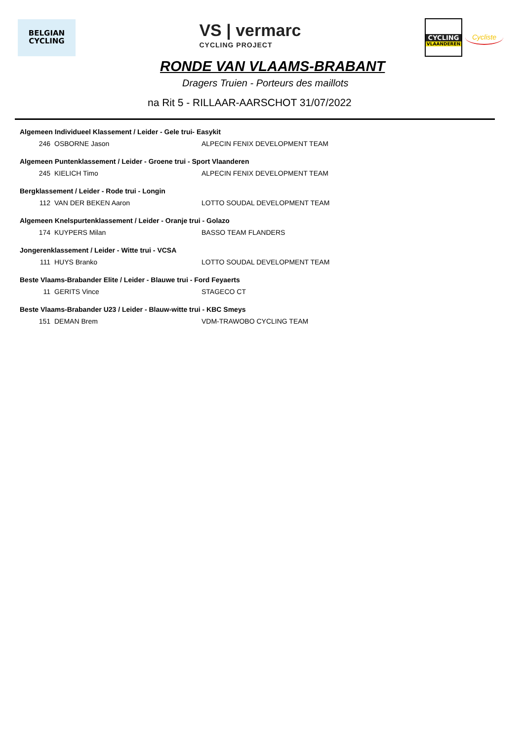BELGIAN
CYCLING
VS | vermarc
CYCLING PROJECT
CYCLING
VLAANDEREN
Cycliste
RONDE VAN VLAAMS-BRABANT
Dragers Truien - Porteurs des maillots
na Rit 5 - RILLAAR-AARSCHOT 31/07/2022
| Algemeen Individueel Klassement / Leider - Gele trui- Easykit | | |
| --- | --- | --- |
| 246 | OSBORNE Jason | ALPECIN FENIX DEVELOPMENT TEAM |
| Algemeen Puntenklassement / Leider - Groene trui - Sport Vlaanderen | | |
| 245 | KIELICH Timo | ALPECIN FENIX DEVELOPMENT TEAM |
| Bergklassement / Leider - Rode trui - Longin | | |
| 112 | VAN DER BEKEN Aaron | LOTTO SOUDAL DEVELOPMENT TEAM |
| Algemeen Knelspurtenklassement / Leider - Oranje trui - Golazo | | |
| 174 | KUYPERS Milan | BASSO TEAM FLANDERS |
| Jongerenklassement / Leider - Witte trui - VCSA | | |
| 111 | HUYS Branko | LOTTO SOUDAL DEVELOPMENT TEAM |
| Beste Vlaams-Brabander Elite / Leider - Blauwe trui - Ford Feyaerts | | |
| 11 | GERITS Vince | STAGECO CT |
| Beste Vlaams-Brabander U23 / Leider - Blauw-witte trui - KBC Smeys | | |
| 151 | DEMAN Brem | VDM-TRAWOBO CYCLING TEAM |